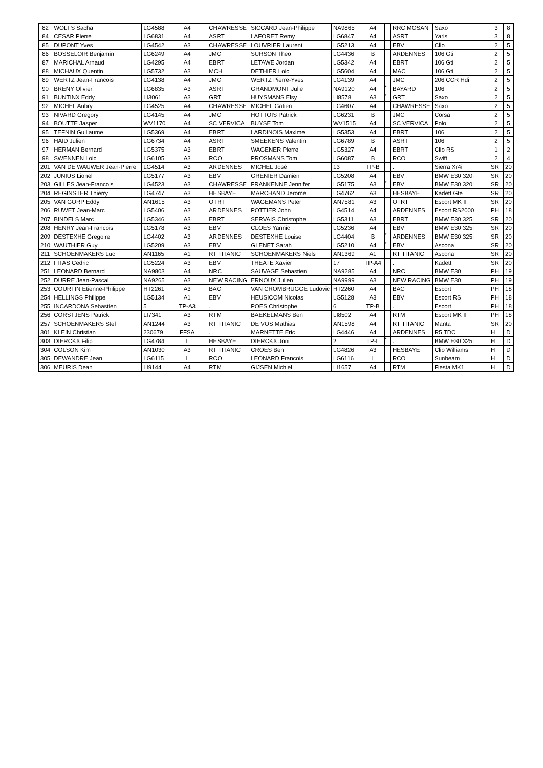| 82 | WOLFS Sacha | LG4588 | A4 | | CHAWRESSE | SICCARD Jean-Philippe | NA9865 | A4 | | RRC MOSAN | Saxo | 3 | 8 |
| 84 | CESAR Pierre | LG6831 | A4 | | ASRT | LAFORET Remy | LG6847 | A4 | | ASRT | Yaris | 3 | 8 |
| 85 | DUPONT Yves | LG4542 | A3 | | CHAWRESSE | LOUVRIER Laurent | LG5213 | A4 | | EBV | Clio | 2 | 5 |
| 86 | BOSSELOIR Benjamin | LG6249 | A4 | | JMC | SURSON Theo | LG4436 | B | | ARDENNES | 106 Gti | 2 | 5 |
| 87 | MARICHAL Arnaud | LG4295 | A4 | | EBRT | LETAWE Jordan | LG5342 | A4 | | EBRT | 106 Gti | 2 | 5 |
| 88 | MICHAUX Quentin | LG5732 | A3 | | MCH | DETHIER Loic | LG5604 | A4 | | MAC | 106 Gti | 2 | 5 |
| 89 | WERTZ Jean-Francois | LG4138 | A4 | | JMC | WERTZ Pierre-Yves | LG4139 | A4 | | JMC | 206 CCR Hdi | 2 | 5 |
| 90 | BRENY Olivier | LG6835 | A3 | | ASRT | GRANDMONT Julie | NA9120 | A4 | * | BAYARD | 106 | 2 | 5 |
| 91 | BUNTINX Eddy | LI3061 | A3 | | GRT | HUYSMANS Elsy | LI8578 | A3 | * | GRT | Saxo | 2 | 5 |
| 92 | MICHEL Aubry | LG4525 | A4 | | CHAWRESSE | MICHEL Gatien | LG4607 | A4 | | CHAWRESSE | Saxo | 2 | 5 |
| 93 | NIVARD Gregory | LG4145 | A4 | | JMC | HOTTOIS Patrick | LG6231 | B | | JMC | Corsa | 2 | 5 |
| 94 | BOUTTE Jasper | WV1170 | A4 | | SC VERVICA | BUYSE Tom | WV1515 | A4 | | SC VERVICA | Polo | 2 | 5 |
| 95 | TEFNIN Guillaume | LG5369 | A4 | | EBRT | LARDINOIS Maxime | LG5353 | A4 | | EBRT | 106 | 2 | 5 |
| 96 | HAID Julien | LG6734 | A4 | | ASRT | SMEEKENS Valentin | LG6789 | B | | ASRT | 106 | 2 | 5 |
| 97 | HERMAN Bernard | LG5375 | A3 | | EBRT | WAGENER Pierre | LG5327 | A4 | | EBRT | Clio RS | 1 | 2 |
| 98 | SWENNEN Loic | LG6105 | A3 | | RCO | PROSMANS Tom | LG6087 | B | | RCO | Swift | 2 | 4 |
| 201 | VAN DE WAUWER Jean-Pierre | LG4514 | A3 | | ARDENNES | MICHEL José | 13 | TP-B | | . | Sierra Xr4i | SR | 20 |
| 202 | JUNIUS Lionel | LG5177 | A3 | | EBV | GRENIER Damien | LG5208 | A4 | | EBV | BMW E30 320i | SR | 20 |
| 203 | GILLES Jean-Francois | LG4523 | A3 | | CHAWRESSE | FRANKENNE Jennifer | LG5175 | A3 | * | EBV | BMW E30 320i | SR | 20 |
| 204 | REGINSTER Thierry | LG4747 | A3 | | HESBAYE | MARCHAND Jerome | LG4762 | A3 | | HESBAYE | Kadett Gte | SR | 20 |
| 205 | VAN GORP Eddy | AN1615 | A3 | | OTRT | WAGEMANS Peter | AN7581 | A3 | | OTRT | Escort MK II | SR | 20 |
| 206 | RUWET Jean-Marc | LG5406 | A3 | | ARDENNES | POTTIER John | LG4514 | A4 | | ARDENNES | Escort RS2000 | PH | 18 |
| 207 | BINDELS Marc | LG5346 | A3 | | EBRT | SERVAIS Christophe | LG5311 | A3 | | EBRT | BMW E30 325i | SR | 20 |
| 208 | HENRY Jean-Francois | LG5178 | A3 | | EBV | CLOES Yannic | LG5236 | A4 | | EBV | BMW E30 325i | SR | 20 |
| 209 | DESTEXHE Gregoire | LG4402 | A3 | | ARDENNES | DESTEXHE Louise | LG4404 | B | * | ARDENNES | BMW E30 325i | SR | 20 |
| 210 | WAUTHIER Guy | LG5209 | A3 | | EBV | GLENET Sarah | LG5210 | A4 | * | EBV | Ascona | SR | 20 |
| 211 | SCHOENMAKERS Luc | AN1165 | A1 | | RT TITANIC | SCHOENMAKERS Niels | AN1369 | A1 | | RT TITANIC | Ascona | SR | 20 |
| 212 | FITAS Cedric | LG5224 | A3 | | EBV | THEATE Xavier | 17 | TP-A4 | | . | Kadett | SR | 20 |
| 251 | LEONARD Bernard | NA9803 | A4 | | NRC | SAUVAGE Sebastien | NA9285 | A4 | | NRC | BMW E30 | PH | 19 |
| 252 | DURRE Jean-Pascal | NA9265 | A3 | | NEW RACING | ERNOUX Julien | NA9999 | A3 | | NEW RACING | BMW E30 | PH | 19 |
| 253 | COURTIN Etienne-Philippe | HT2261 | A3 | | BAC | VAN CROMBRUGGE Ludovic | HT2260 | A4 | | BAC | Escort | PH | 18 |
| 254 | HELLINGS Philippe | LG5134 | A1 | | EBV | HEUSICOM Nicolas | LG5128 | A3 | | EBV | Escort RS | PH | 18 |
| 255 | INCARDONA Sebastien | 5 | TP-A3 | | . | POES Christophe | 6 | TP-B | | . | Escort | PH | 18 |
| 256 | CORSTJENS Patrick | LI7341 | A3 | | RTM | BAEKELMANS Ben | LI8502 | A4 | | RTM | Escort MK II | PH | 18 |
| 257 | SCHOENMAKERS Stef | AN1244 | A3 | | RT TITANIC | DE VOS Mathias | AN1598 | A4 | | RT TITANIC | Manta | SR | 20 |
| 301 | KLEIN Christian | 230679 | FFSA | | . | MARNETTE Eric | LG4446 | A4 | | ARDENNES | R5 TDC | H | D |
| 303 | DIERCKX Filip | LG4784 | L | | HESBAYE | DIERCKX Joni | 2 | TP-L | * | . | BMW E30 325i | H | D |
| 304 | COLSON Kim | AN1030 | A3 | | RT TITANIC | CROES Ben | LG4826 | A3 | | HESBAYE | Clio Williams | H | D |
| 305 | DEWANDRE Jean | LG6115 | L | | RCO | LEONARD Francois | LG6116 | L | | RCO | Sunbeam | H | D |
| 306 | MEURIS Dean | LI9144 | A4 | | RTM | GIJSEN Michiel | LI1657 | A4 | | RTM | Fiesta MK1 | H | D |